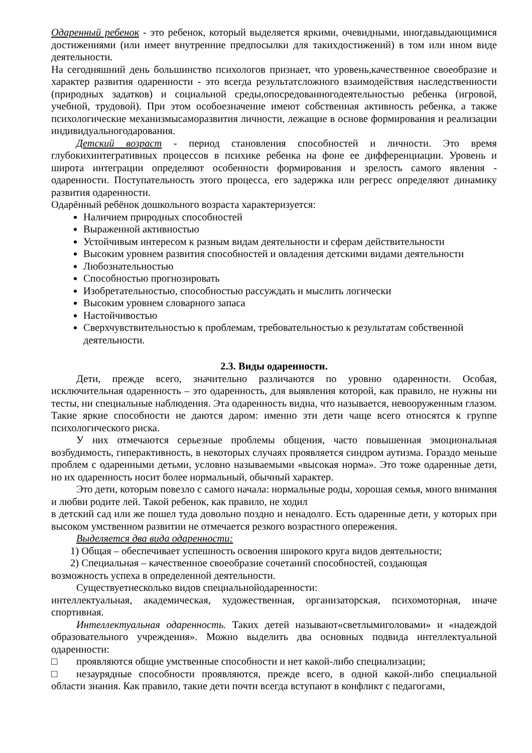Одаренный ребенок - это ребенок, который выделяется яркими, очевидными, иногдавыдающимися достижениями (или имеет внутренние предпосылки для такихдостижений) в том или ином виде деятельности.
На сегодняшний день большинство психологов признает, что уровень,качественное своеобразие и характер развития одаренности - это всегда результатсложного взаимодействия наследственности (природных задатков) и социальной среды,опосредованногодеятельностью ребенка (игровой, учебной, трудовой). При этом особоезначение имеют собственная активность ребенка, а также психологические механизмысаморазвития личности, лежащие в основе формирования и реализации индивидуальногодарования.
Детский возраст - период становления способностей и личности. Это время глубокихинтегративных процессов в психике ребенка на фоне ее дифференциации. Уровень и широта интеграции определяют особенности формирования и зрелость самого явления - одаренности. Поступательность этого процесса, его задержка или регресс определяют динамику развития одаренности.
Одарённый ребёнок дошкольного возраста характеризуется:
Наличием природных способностей
Выраженной активностью
Устойчивым интересом к разным видам деятельности и сферам действительности
Высоким уровнем развития способностей и овладения детскими видами деятельности
Любознательностью
Способностью прогнозировать
Изобретательностью, способностью рассуждать и мыслить логически
Высоким уровнем словарного запаса
Настойчивостью
Сверхчувствительностью к проблемам, требовательностью к результатам собственной деятельности.
2.3. Виды одаренности.
Дети, прежде всего, значительно различаются по уровню одаренности. Особая, исключительная одаренность – это одаренность, для выявления которой, как правило, не нужны ни тесты, ни специальные наблюдения. Эта одаренность видна, что называется, невооруженным глазом. Такие яркие способности не даются даром: именно эти дети чаще всего относятся к группе психологического риска.
У них отмечаются серьезные проблемы общения, часто повышенная эмоциональная возбудимость, гиперактивность, в некоторых случаях проявляется синдром аутизма. Гораздо меньше проблем с одаренными детьми, условно называемыми «высокая норма». Это тоже одаренные дети, но их одаренность носит более нормальный, обычный характер.
Это дети, которым повезло с самого начала: нормальные роды, хорошая семья, много внимания и любви родите лей. Такой ребенок, как правило, не ходил
в детский сад или же пошел туда довольно поздно и ненадолго. Есть одаренные дети, у которых при высоком умственном развитии не отмечается резкого возрастного опережения.
Выделяется два вида одаренности:
1) Общая – обеспечивает успешность освоения широкого круга видов деятельности;
2) Специальная – качественное своеобразие сочетаний способностей, создающая
возможность успеха в определенной деятельности.
Существуетнесколько видов специальнойодаренности:
интеллектуальная, академическая, художественная, организаторская, психомоторная, иначе спортивная.
Интеллектуальная одаренность. Таких детей называют«светлымиголовами» и «надеждой образовательного учреждения». Можно выделить два основных подвида интеллектуальной одаренности:
□ проявляются общие умственные способности и нет какой-либо специализации;
□ незаурядные способности проявляются, прежде всего, в одной какой-либо специальной области знания. Как правило, такие дети почти всегда вступают в конфликт с педагогами,